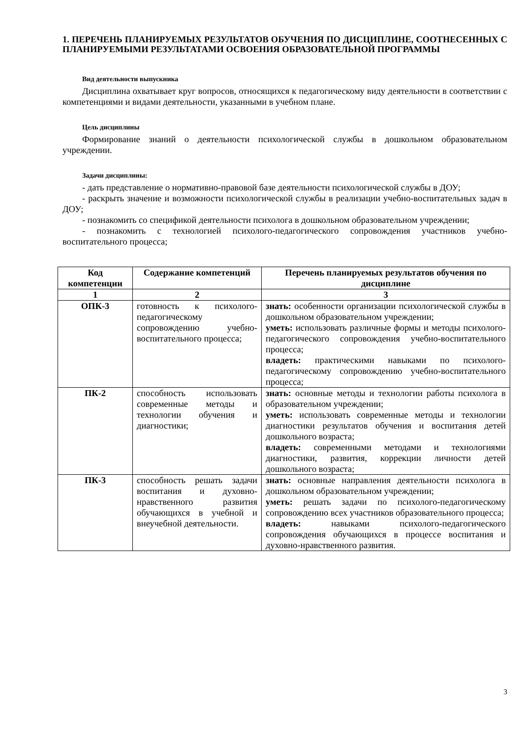1. ПЕРЕЧЕНЬ ПЛАНИРУЕМЫХ РЕЗУЛЬТАТОВ ОБУЧЕНИЯ ПО ДИСЦИПЛИНЕ, СООТНЕСЕННЫХ С ПЛАНИРУЕМЫМИ РЕЗУЛЬТАТАМИ ОСВОЕНИЯ ОБРАЗОВАТЕЛЬНОЙ ПРОГРАММЫ
Вид деятельности выпускника
Дисциплина охватывает круг вопросов, относящихся к педагогическому виду деятельности в соответствии с компетенциями и видами деятельности, указанными в учебном плане.
Цель дисциплины
Формирование знаний о деятельности психологической службы в дошкольном образовательном учреждении.
Задачи дисциплины:
- дать представление о нормативно-правовой базе деятельности психологической службы в ДОУ;
- раскрыть значение и возможности психологической службы в реализации учебно-воспитательных задач в ДОУ;
- познакомить со спецификой деятельности психолога в дошкольном образовательном учреждении;
- познакомить с технологией психолого-педагогического сопровождения участников учебно-воспитательного процесса;
| Код компетенции | Содержание компетенций | Перечень планируемых результатов обучения по дисциплине |
| --- | --- | --- |
| 1 | 2 | 3 |
| ОПК-3 | готовность к психолого-педагогическому сопровождению учебно-воспитательного процесса; | знать: особенности организации психологической службы в дошкольном образовательном учреждении; уметь: использовать различные формы и методы психолого-педагогического сопровождения учебно-воспитательного процесса; владеть: практическими навыками по психолого-педагогическому сопровождению учебно-воспитательного процесса; |
| ПК-2 | способность использовать современные методы и технологии обучения и диагностики; | знать: основные методы и технологии работы психолога в образовательном учреждении; уметь: использовать современные методы и технологии диагностики результатов обучения и воспитания детей дошкольного возраста; владеть: современными методами и технологиями диагностики, развития, коррекции личности детей дошкольного возраста; |
| ПК-3 | способность решать задачи воспитания и духовно-нравственного развития обучающихся в учебной и внеучебной деятельности. | знать: основные направления деятельности психолога в дошкольном образовательном учреждении; уметь: решать задачи по психолого-педагогическому сопровождению всех участников образовательного процесса; владеть: навыками психолого-педагогического сопровождения обучающихся в процессе воспитания и духовно-нравственного развития. |
3